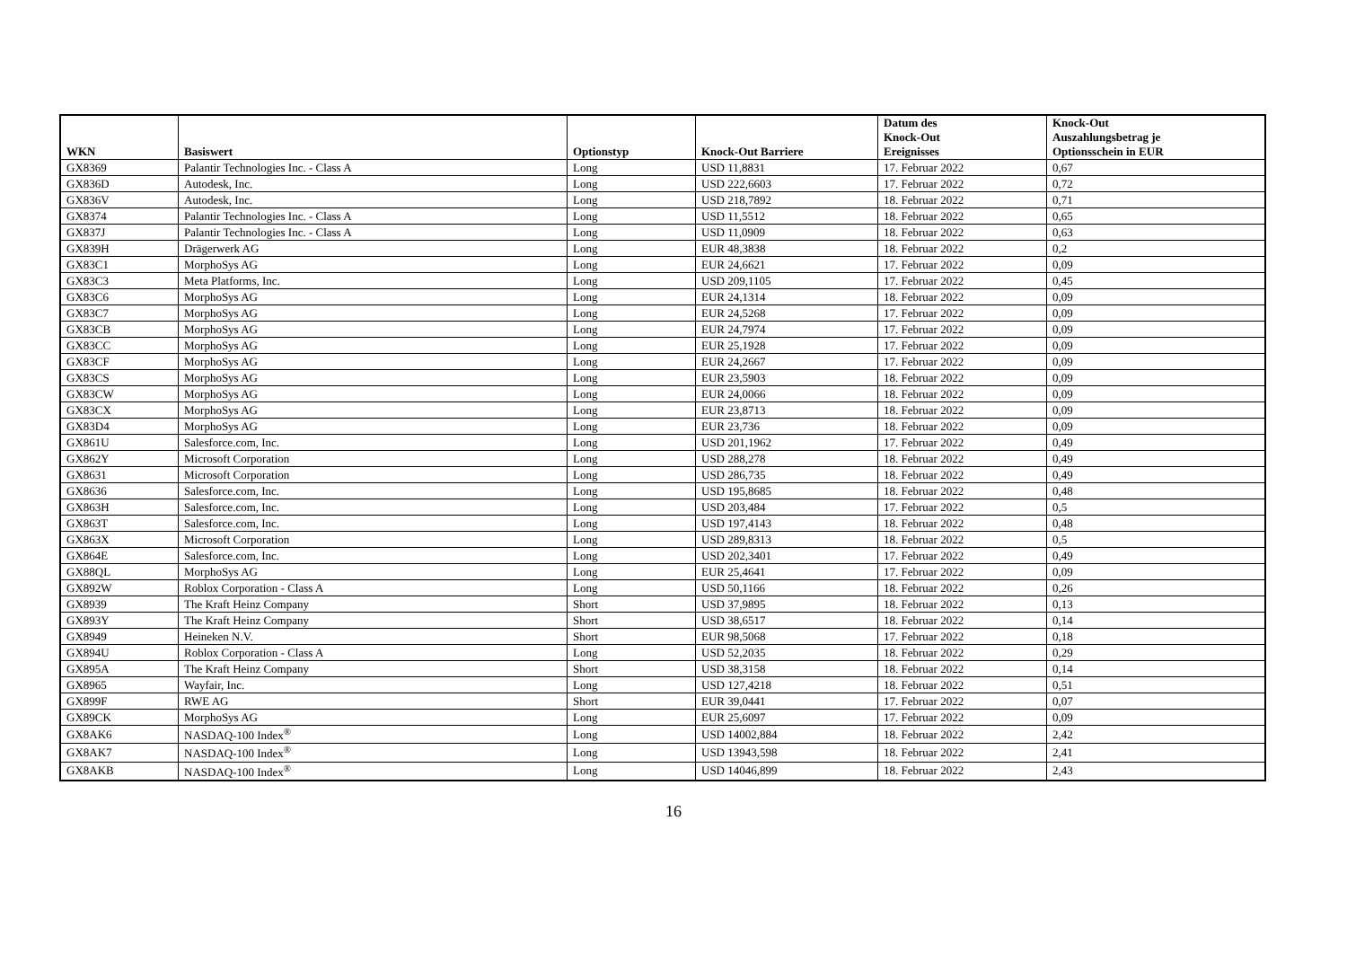| WKN | Basiswert | Optionstyp | Knock-Out Barriere | Datum des Knock-Out Ereignisses | Knock-Out Auszahlungsbetrag je Optionsschein in EUR |
| --- | --- | --- | --- | --- | --- |
| GX8369 | Palantir Technologies Inc. - Class A | Long | USD 11,8831 | 17. Februar 2022 | 0,67 |
| GX836D | Autodesk, Inc. | Long | USD 222,6603 | 17. Februar 2022 | 0,72 |
| GX836V | Autodesk, Inc. | Long | USD 218,7892 | 18. Februar 2022 | 0,71 |
| GX8374 | Palantir Technologies Inc. - Class A | Long | USD 11,5512 | 18. Februar 2022 | 0,65 |
| GX837J | Palantir Technologies Inc. - Class A | Long | USD 11,0909 | 18. Februar 2022 | 0,63 |
| GX839H | Drägerwerk AG | Long | EUR 48,3838 | 18. Februar 2022 | 0,2 |
| GX83C1 | MorphoSys AG | Long | EUR 24,6621 | 17. Februar 2022 | 0,09 |
| GX83C3 | Meta Platforms, Inc. | Long | USD 209,1105 | 17. Februar 2022 | 0,45 |
| GX83C6 | MorphoSys AG | Long | EUR 24,1314 | 18. Februar 2022 | 0,09 |
| GX83C7 | MorphoSys AG | Long | EUR 24,5268 | 17. Februar 2022 | 0,09 |
| GX83CB | MorphoSys AG | Long | EUR 24,7974 | 17. Februar 2022 | 0,09 |
| GX83CC | MorphoSys AG | Long | EUR 25,1928 | 17. Februar 2022 | 0,09 |
| GX83CF | MorphoSys AG | Long | EUR 24,2667 | 17. Februar 2022 | 0,09 |
| GX83CS | MorphoSys AG | Long | EUR 23,5903 | 18. Februar 2022 | 0,09 |
| GX83CW | MorphoSys AG | Long | EUR 24,0066 | 18. Februar 2022 | 0,09 |
| GX83CX | MorphoSys AG | Long | EUR 23,8713 | 18. Februar 2022 | 0,09 |
| GX83D4 | MorphoSys AG | Long | EUR 23,736 | 18. Februar 2022 | 0,09 |
| GX861U | Salesforce.com, Inc. | Long | USD 201,1962 | 17. Februar 2022 | 0,49 |
| GX862Y | Microsoft Corporation | Long | USD 288,278 | 18. Februar 2022 | 0,49 |
| GX8631 | Microsoft Corporation | Long | USD 286,735 | 18. Februar 2022 | 0,49 |
| GX8636 | Salesforce.com, Inc. | Long | USD 195,8685 | 18. Februar 2022 | 0,48 |
| GX863H | Salesforce.com, Inc. | Long | USD 203,484 | 17. Februar 2022 | 0,5 |
| GX863T | Salesforce.com, Inc. | Long | USD 197,4143 | 18. Februar 2022 | 0,48 |
| GX863X | Microsoft Corporation | Long | USD 289,8313 | 18. Februar 2022 | 0,5 |
| GX864E | Salesforce.com, Inc. | Long | USD 202,3401 | 17. Februar 2022 | 0,49 |
| GX88QL | MorphoSys AG | Long | EUR 25,4641 | 17. Februar 2022 | 0,09 |
| GX892W | Roblox Corporation - Class A | Long | USD 50,1166 | 18. Februar 2022 | 0,26 |
| GX8939 | The Kraft Heinz Company | Short | USD 37,9895 | 18. Februar 2022 | 0,13 |
| GX893Y | The Kraft Heinz Company | Short | USD 38,6517 | 18. Februar 2022 | 0,14 |
| GX8949 | Heineken N.V. | Short | EUR 98,5068 | 17. Februar 2022 | 0,18 |
| GX894U | Roblox Corporation - Class A | Long | USD 52,2035 | 18. Februar 2022 | 0,29 |
| GX895A | The Kraft Heinz Company | Short | USD 38,3158 | 18. Februar 2022 | 0,14 |
| GX8965 | Wayfair, Inc. | Long | USD 127,4218 | 18. Februar 2022 | 0,51 |
| GX899F | RWE AG | Short | EUR 39,0441 | 17. Februar 2022 | 0,07 |
| GX89CK | MorphoSys AG | Long | EUR 25,6097 | 17. Februar 2022 | 0,09 |
| GX8AK6 | NASDAQ-100 Index<sup>®</sup> | Long | USD 14002,884 | 18. Februar 2022 | 2,42 |
| GX8AK7 | NASDAQ-100 Index<sup>®</sup> | Long | USD 13943,598 | 18. Februar 2022 | 2,41 |
| GX8AKB | NASDAQ-100 Index<sup>®</sup> | Long | USD 14046,899 | 18. Februar 2022 | 2,43 |
16